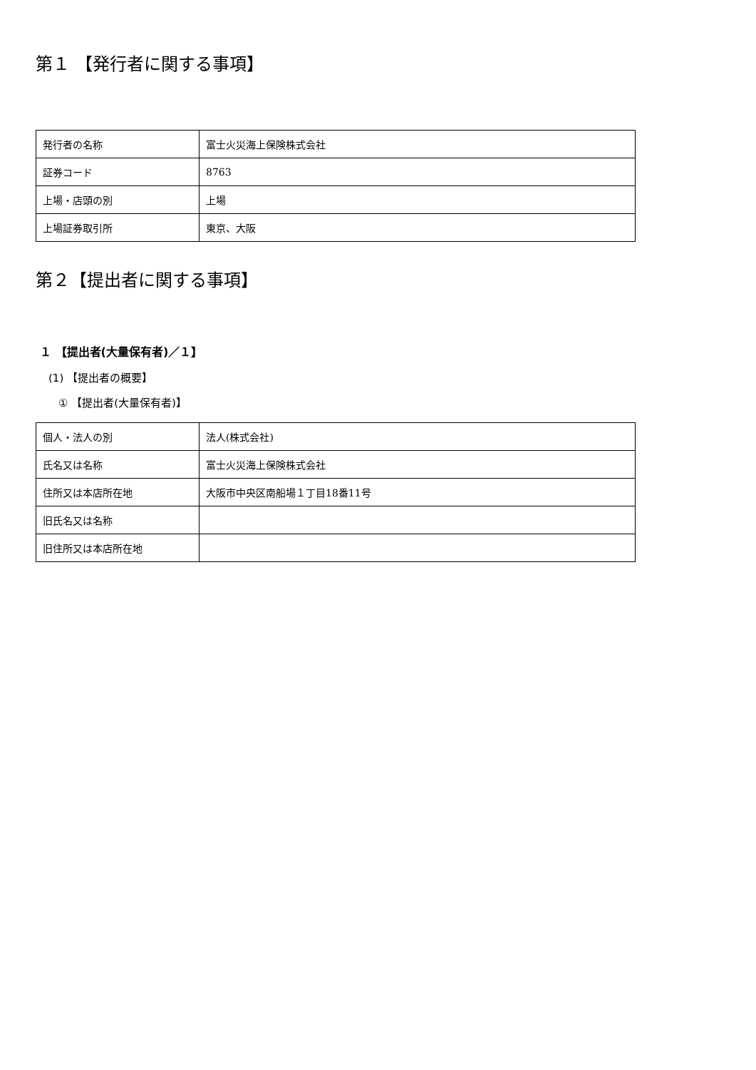第１ 【発行者に関する事項】
| 発行者の名称 | 富士火災海上保険株式会社 |
| 証券コード | 8763 |
| 上場・店頭の別 | 上場 |
| 上場証券取引所 | 東京、大阪 |
第２【提出者に関する事項】
１ 【提出者(大量保有者)／１】
(1) 【提出者の概要】
① 【提出者(大量保有者)】
| 個人・法人の別 | 法人(株式会社) |
| 氏名又は名称 | 富士火災海上保険株式会社 |
| 住所又は本店所在地 | 大阪市中央区南船場１丁目18番11号 |
| 旧氏名又は名称 | |
| 旧住所又は本店所在地 | |